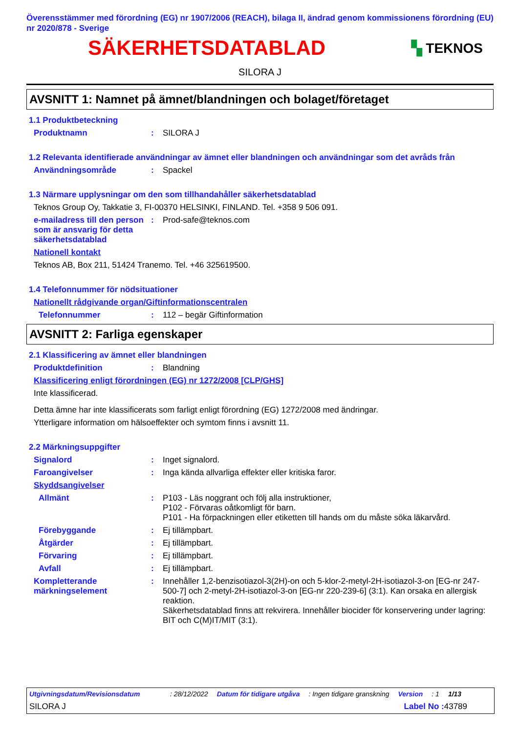Överensstämmer med förordning (EG) nr 1907/2006 (REACH), bilaga II, ändrad genom kommissionens förordning (EU) nr 2020/878 - Sverige
SÄKERHETSDATABLAD
▚ TEKNOS
SILORA J
AVSNITT 1: Namnet på ämnet/blandningen och bolaget/företaget
1.1 Produktbeteckning
Produktnamn :
SILORA J
1.2 Relevanta identifierade användningar av ämnet eller blandningen och användningar som det avråds från
Användningsområde :
Spackel
1.3 Närmare upplysningar om den som tillhandahåller säkerhetsdatablad
Teknos Group Oy, Takkatie 3, FI-00370 HELSINKI, FINLAND. Tel. +358 9 506 091.
e-mailadress till den person som är ansvarig för detta säkerhetsdatablad
:
Prod-safe@teknos.com
Nationell kontakt
Teknos AB, Box 211, 51424 Tranemo. Tel. +46 325619500.
1.4 Telefonnummer för nödsituationer
Nationellt rådgivande organ/Giftinformationscentralen
Telefonnummer :
112 – begär Giftinformation
AVSNITT 2: Farliga egenskaper
2.1 Klassificering av ämnet eller blandningen
Produktdefinition :
Blandning
Klassificering enligt förordningen (EG) nr 1272/2008 [CLP/GHS]
Inte klassificerad.
Detta ämne har inte klassificerats som farligt enligt förordning (EG) 1272/2008 med ändringar.
Ytterligare information om hälsoeffekter och symtom finns i avsnitt 11.
2.2 Märkningsuppgifter
Signalord :
Inget signalord.
Faroangivelser :
Inga kända allvarliga effekter eller kritiska faror.
Skyddsangivelser
Allmänt :
P103 - Läs noggrant och följ alla instruktioner,
P102 - Förvaras oåtkomligt för barn.
P101 - Ha förpackningen eller etiketten till hands om du måste söka läkarvård.
Förebyggande :
Ej tillämpbart.
Åtgärder :
Ej tillämpbart.
Förvaring :
Ej tillämpbart.
Avfall :
Ej tillämpbart.
Kompletterande märkningselement
:
Innehåller 1,2-benzisotiazol-3(2H)-on och 5-klor-2-metyl-2H-isotiazol-3-on [EG-nr 247-500-7] och 2-metyl-2H-isotiazol-3-on [EG-nr 220-239-6] (3:1). Kan orsaka en allergisk reaktion.
Säkerhetsdatablad finns att rekvirera. Innehåller biocider för konservering under lagring: BIT och C(M)IT/MIT (3:1).
Utgivningsdatum/Revisionsdatum: 28/12/2022 Datum för tidigare utgåva: Ingen tidigare granskning Version: 1 1/13
SILORA J Label No : 43789